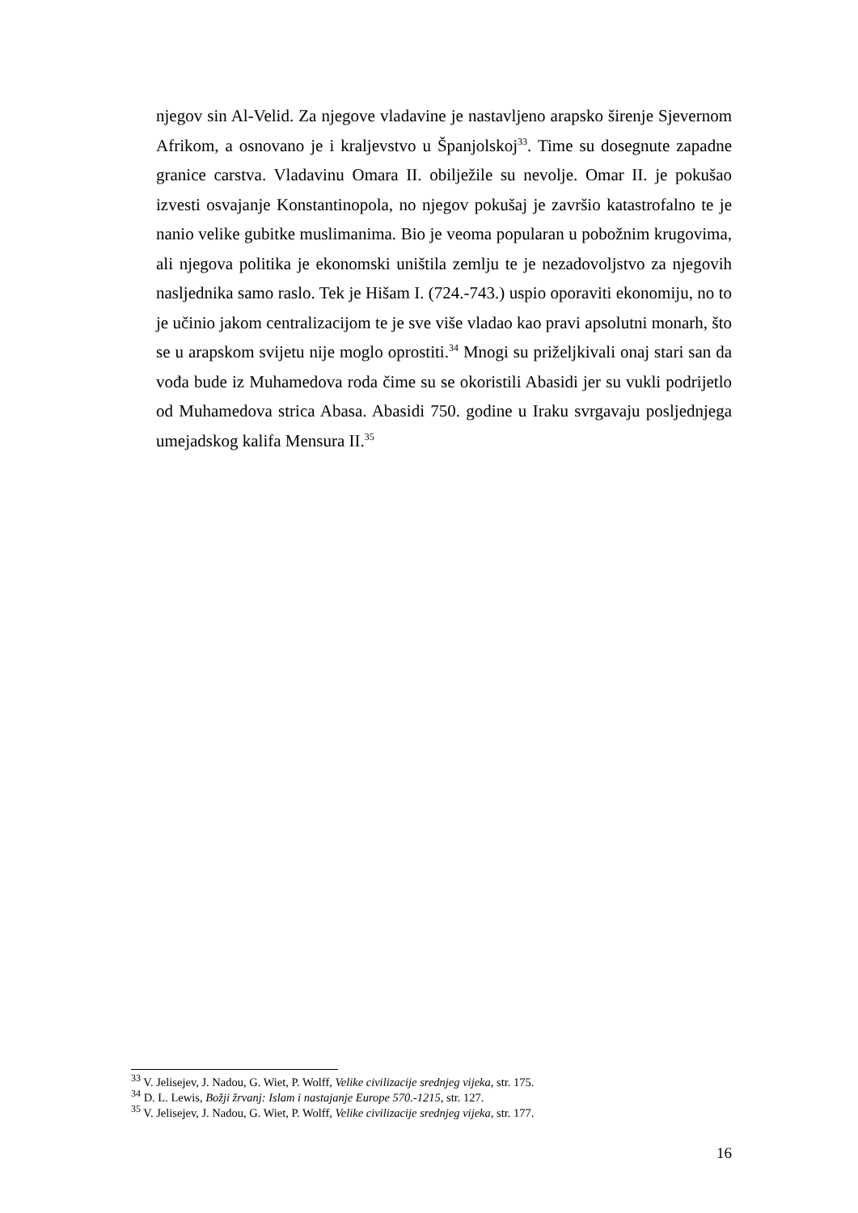njegov sin Al-Velid. Za njegove vladavine je nastavljeno arapsko širenje Sjevernom Afrikom, a osnovano je i kraljevstvo u Španjolskoj<sup>33</sup>. Time su dosegnute zapadne granice carstva. Vladavinu Omara II. obilježile su nevolje. Omar II. je pokušao izvesti osvajanje Konstantinopola, no njegov pokušaj je završio katastrofalno te je nanio velike gubitke muslimanima. Bio je veoma popularan u pobožnim krugovima, ali njegova politika je ekonomski uništila zemlju te je nezadovoljstvo za njegovih nasljednika samo raslo. Tek je Hišam I. (724.-743.) uspio oporaviti ekonomiju, no to je učinio jakom centralizacijom te je sve više vladao kao pravi apsolutni monarh, što se u arapskom svijetu nije moglo oprostiti.<sup>34</sup> Mnogi su priželjkivali onaj stari san da vođa bude iz Muhamedova roda čime su se okoristili Abasidi jer su vukli podrijetlo od Muhamedova strica Abasa. Abasidi 750. godine u Iraku svrgavaju posljednjega umejadskog kalifa Mensura II.<sup>35</sup>
<sup>33</sup> V. Jelisejev, J. Nadou, G. Wiet, P. Wolff, Velike civilizacije srednjeg vijeka, str. 175.
<sup>34</sup> D. L. Lewis, Božji žrvanj: Islam i nastajanje Europe 570.-1215, str. 127.
<sup>35</sup> V. Jelisejev, J. Nadou, G. Wiet, P. Wolff, Velike civilizacije srednjeg vijeka, str. 177.
16